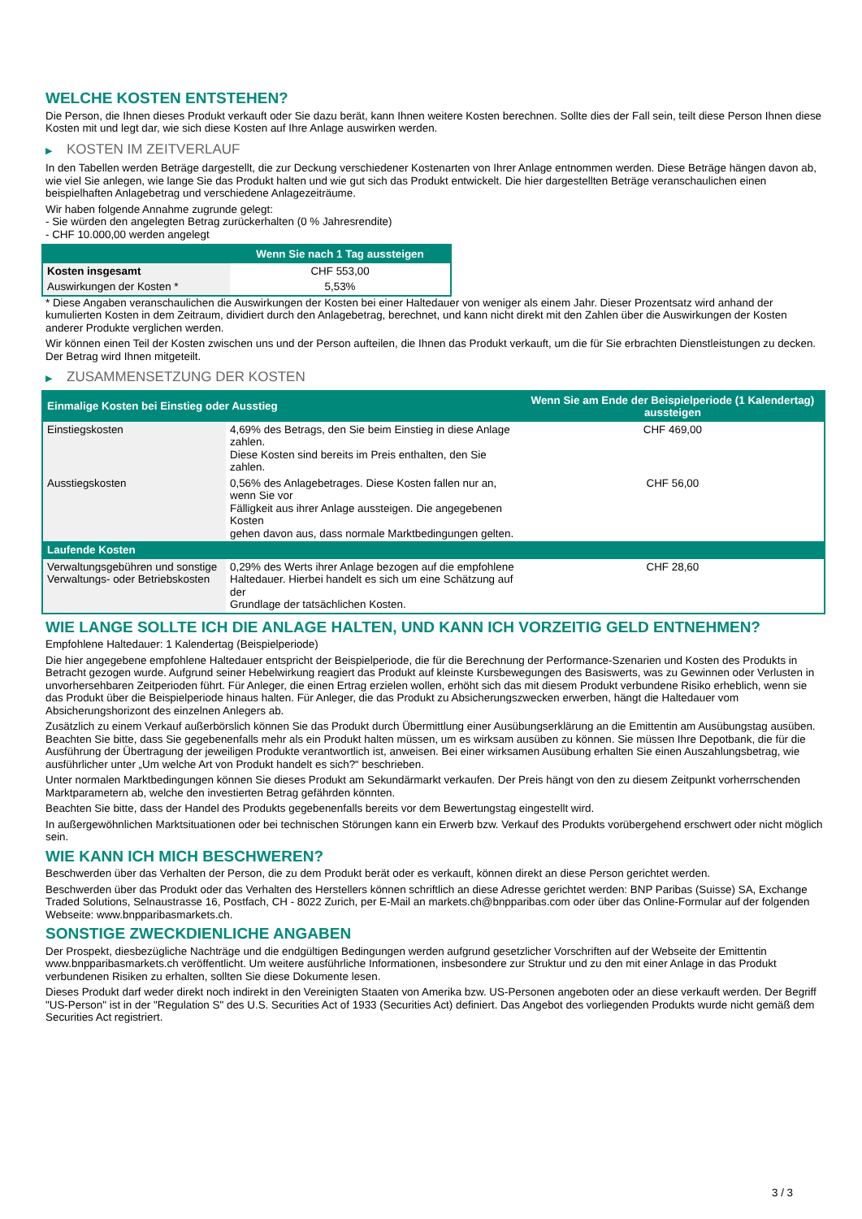WELCHE KOSTEN ENTSTEHEN?
Die Person, die Ihnen dieses Produkt verkauft oder Sie dazu berät, kann Ihnen weitere Kosten berechnen. Sollte dies der Fall sein, teilt diese Person Ihnen diese Kosten mit und legt dar, wie sich diese Kosten auf Ihre Anlage auswirken werden.
▶ KOSTEN IM ZEITVERLAUF
In den Tabellen werden Beträge dargestellt, die zur Deckung verschiedener Kostenarten von Ihrer Anlage entnommen werden. Diese Beträge hängen davon ab, wie viel Sie anlegen, wie lange Sie das Produkt halten und wie gut sich das Produkt entwickelt. Die hier dargestellten Beträge veranschaulichen einen beispielhaften Anlagebetrag und verschiedene Anlagezeiträume.
Wir haben folgende Annahme zugrunde gelegt:
- Sie würden den angelegten Betrag zurückerhalten (0 % Jahresrendite)
- CHF 10.000,00 werden angelegt
| | Wenn Sie nach 1 Tag aussteigen |
| --- | --- |
| Kosten insgesamt | CHF 553,00 |
| Auswirkungen der Kosten * | 5,53% |
* Diese Angaben veranschaulichen die Auswirkungen der Kosten bei einer Haltedauer von weniger als einem Jahr. Dieser Prozentsatz wird anhand der kumulierten Kosten in dem Zeitraum, dividiert durch den Anlagebetrag, berechnet, und kann nicht direkt mit den Zahlen über die Auswirkungen der Kosten anderer Produkte verglichen werden.
Wir können einen Teil der Kosten zwischen uns und der Person aufteilen, die Ihnen das Produkt verkauft, um die für Sie erbrachten Dienstleistungen zu decken. Der Betrag wird Ihnen mitgeteilt.
▶ ZUSAMMENSETZUNG DER KOSTEN
| Einmalige Kosten bei Einstieg oder Ausstieg | | Wenn Sie am Ende der Beispielperiode (1 Kalendertag) aussteigen |
| --- | --- | --- |
| Einstiegskosten | 4,69% des Betrags, den Sie beim Einstieg in diese Anlage zahlen. Diese Kosten sind bereits im Preis enthalten, den Sie zahlen. | CHF 469,00 |
| Ausstiegskosten | 0,56% des Anlagebetrages. Diese Kosten fallen nur an, wenn Sie vor Fälligkeit aus ihrer Anlage aussteigen. Die angegebenen Kosten gehen davon aus, dass normale Marktbedingungen gelten. | CHF 56,00 |
| Laufende Kosten | | |
| Verwaltungsgebühren und sonstige Verwaltungs- oder Betriebskosten | 0,29% des Werts ihrer Anlage bezogen auf die empfohlene Haltedauer. Hierbei handelt es sich um eine Schätzung auf der Grundlage der tatsächlichen Kosten. | CHF 28,60 |
WIE LANGE SOLLTE ICH DIE ANLAGE HALTEN, UND KANN ICH VORZEITIG GELD ENTNEHMEN?
Empfohlene Haltedauer: 1 Kalendertag (Beispielperiode)
Die hier angegebene empfohlene Haltedauer entspricht der Beispielperiode, die für die Berechnung der Performance-Szenarien und Kosten des Produkts in Betracht gezogen wurde. Aufgrund seiner Hebelwirkung reagiert das Produkt auf kleinste Kursbewegungen des Basiswerts, was zu Gewinnen oder Verlusten in unvorhersehbaren Zeitperioden führt. Für Anleger, die einen Ertrag erzielen wollen, erhöht sich das mit diesem Produkt verbundene Risiko erheblich, wenn sie das Produkt über die Beispielperiode hinaus halten. Für Anleger, die das Produkt zu Absicherungszwecken erwerben, hängt die Haltedauer vom Absicherungshorizont des einzelnen Anlegers ab.
Zusätzlich zu einem Verkauf außerbörslich können Sie das Produkt durch Übermittlung einer Ausübungserklärung an die Emittentin am Ausübungstag ausüben. Beachten Sie bitte, dass Sie gegebenenfalls mehr als ein Produkt halten müssen, um es wirksam ausüben zu können. Sie müssen Ihre Depotbank, die für die Ausführung der Übertragung der jeweiligen Produkte verantwortlich ist, anweisen. Bei einer wirksamen Ausübung erhalten Sie einen Auszahlungsbetrag, wie ausführlicher unter „Um welche Art von Produkt handelt es sich?“ beschrieben.
Unter normalen Marktbedingungen können Sie dieses Produkt am Sekundärmarkt verkaufen. Der Preis hängt von den zu diesem Zeitpunkt vorherrschenden Marktparametern ab, welche den investierten Betrag gefährden könnten.
Beachten Sie bitte, dass der Handel des Produkts gegebenenfalls bereits vor dem Bewertungstag eingestellt wird.
In außergewöhnlichen Marktsituationen oder bei technischen Störungen kann ein Erwerb bzw. Verkauf des Produkts vorübergehend erschwert oder nicht möglich sein.
WIE KANN ICH MICH BESCHWEREN?
Beschwerden über das Verhalten der Person, die zu dem Produkt berät oder es verkauft, können direkt an diese Person gerichtet werden.
Beschwerden über das Produkt oder das Verhalten des Herstellers können schriftlich an diese Adresse gerichtet werden: BNP Paribas (Suisse) SA, Exchange Traded Solutions, Selnaustrasse 16, Postfach, CH - 8022 Zurich, per E-Mail an markets.ch@bnpparibas.com oder über das Online-Formular auf der folgenden Webseite: www.bnpparibasmarkets.ch.
SONSTIGE ZWECKDIENLICHE ANGABEN
Der Prospekt, diesbezügliche Nachträge und die endgültigen Bedingungen werden aufgrund gesetzlicher Vorschriften auf der Webseite der Emittentin www.bnpparibasmarkets.ch veröffentlicht. Um weitere ausführliche Informationen, insbesondere zur Struktur und zu den mit einer Anlage in das Produkt verbundenen Risiken zu erhalten, sollten Sie diese Dokumente lesen.
Dieses Produkt darf weder direkt noch indirekt in den Vereinigten Staaten von Amerika bzw. US-Personen angeboten oder an diese verkauft werden. Der Begriff "US-Person" ist in der "Regulation S" des U.S. Securities Act of 1933 (Securities Act) definiert. Das Angebot des vorliegenden Produkts wurde nicht gemäß dem Securities Act registriert.
3 / 3